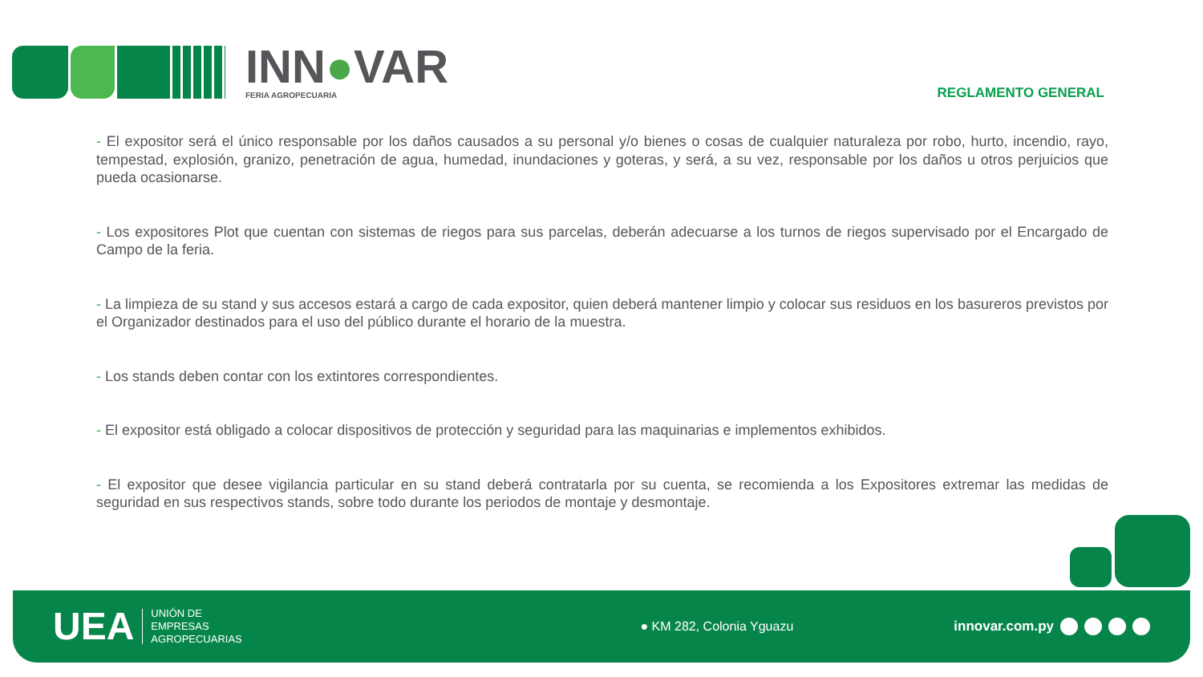INN●VAR
FERIA AGROPECUARIA
REGLAMENTO GENERAL
- El expositor será el único responsable por los daños causados a su personal y/o bienes o cosas de cualquier naturaleza por robo, hurto, incendio, rayo, tempestad, explosión, granizo, penetración de agua, humedad, inundaciones y goteras, y será, a su vez, responsable por los daños u otros perjuicios que pueda ocasionarse.
- Los expositores Plot que cuentan con sistemas de riegos para sus parcelas, deberán adecuarse a los turnos de riegos supervisado por el Encargado de Campo de la feria.
- La limpieza de su stand y sus accesos estará a cargo de cada expositor, quien deberá mantener limpio y colocar sus residuos en los basureros previstos por el Organizador destinados para el uso del público durante el horario de la muestra.
- Los stands deben contar con los extintores correspondientes.
- El expositor está obligado a colocar dispositivos de protección y seguridad para las maquinarias e implementos exhibidos.
- El expositor que desee vigilancia particular en su stand deberá contratarla por su cuenta, se recomienda a los Expositores extremar las medidas de seguridad en sus respectivos stands, sobre todo durante los periodos de montaje y desmontaje.
UEA
UNIÓN DE
EMPRESAS
AGROPECUARIAS
● KM 282, Colonia Yguazu innovar.com.py